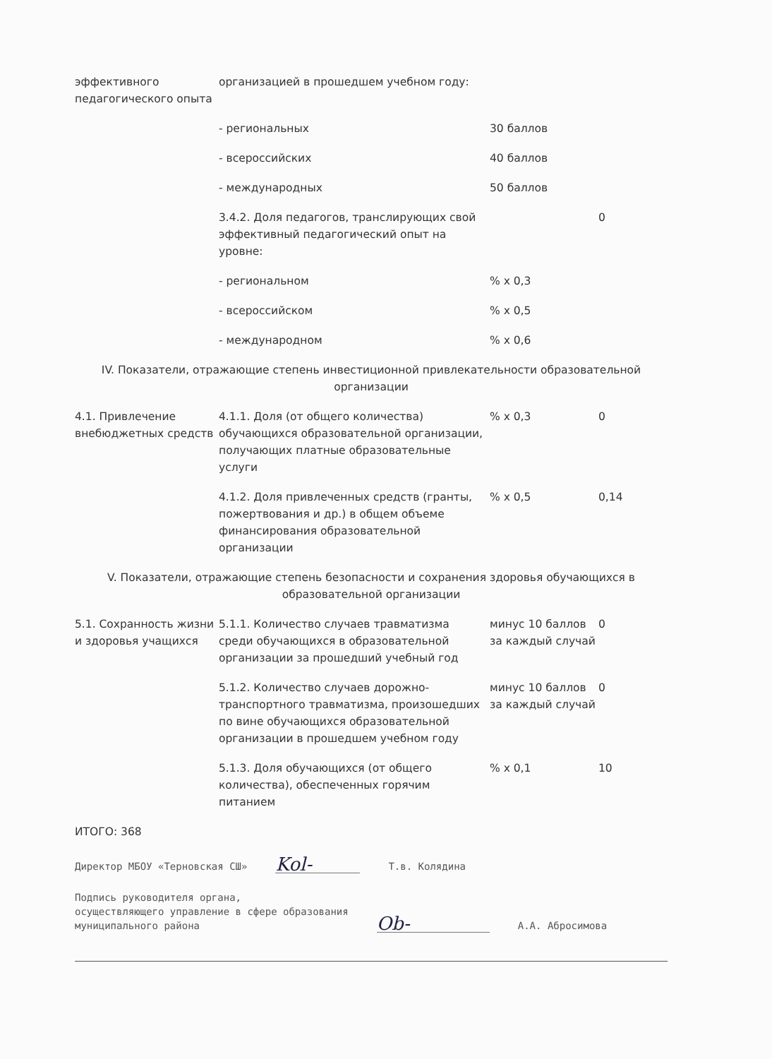| эффективного педагогического опыта | организацией в прошедшем учебном году: | | |
| | - региональных | 30 баллов | |
| | - всероссийских | 40 баллов | |
| | - международных | 50 баллов | |
| | 3.4.2. Доля педагогов, транслирующих свой эффективный педагогический опыт на уровне: | | 0 |
| | - региональном | % х 0,3 | |
| | - всероссийском | % х 0,5 | |
| | - международном | % х 0,6 | |
| IV. Показатели, отражающие степень инвестиционной привлекательности образовательной организации | | | |
| 4.1. Привлечение внебюджетных средств | 4.1.1. Доля (от общего количества) обучающихся образовательной организации, получающих платные образовательные услуги | % х 0,3 | 0 |
| | 4.1.2. Доля привлеченных средств (гранты, пожертвования и др.) в общем объеме финансирования образовательной организации | % х 0,5 | 0,14 |
| V. Показатели, отражающие степень безопасности и сохранения здоровья обучающихся в образовательной организации | | | |
| 5.1. Сохранность жизни и здоровья учащихся | 5.1.1. Количество случаев травматизма среди обучающихся в образовательной организации за прошедший учебный год | минус 10 баллов за каждый случай | 0 |
| | 5.1.2. Количество случаев дорожно-транспортного травматизма, произошедших по вине обучающихся образовательной организации в прошедшем учебном году | минус 10 баллов за каждый случай | 0 |
| | 5.1.3. Доля обучающихся (от общего количества), обеспеченных горячим питанием | % х 0,1 | 10 |
ИТОГО: 368
Директор МБОУ «Терновская СШ» Kol- Т.в. Колядина
Подпись руководителя органа,
осуществляющего управление в сфере образования
муниципального района Ob- А.А. Абросимова